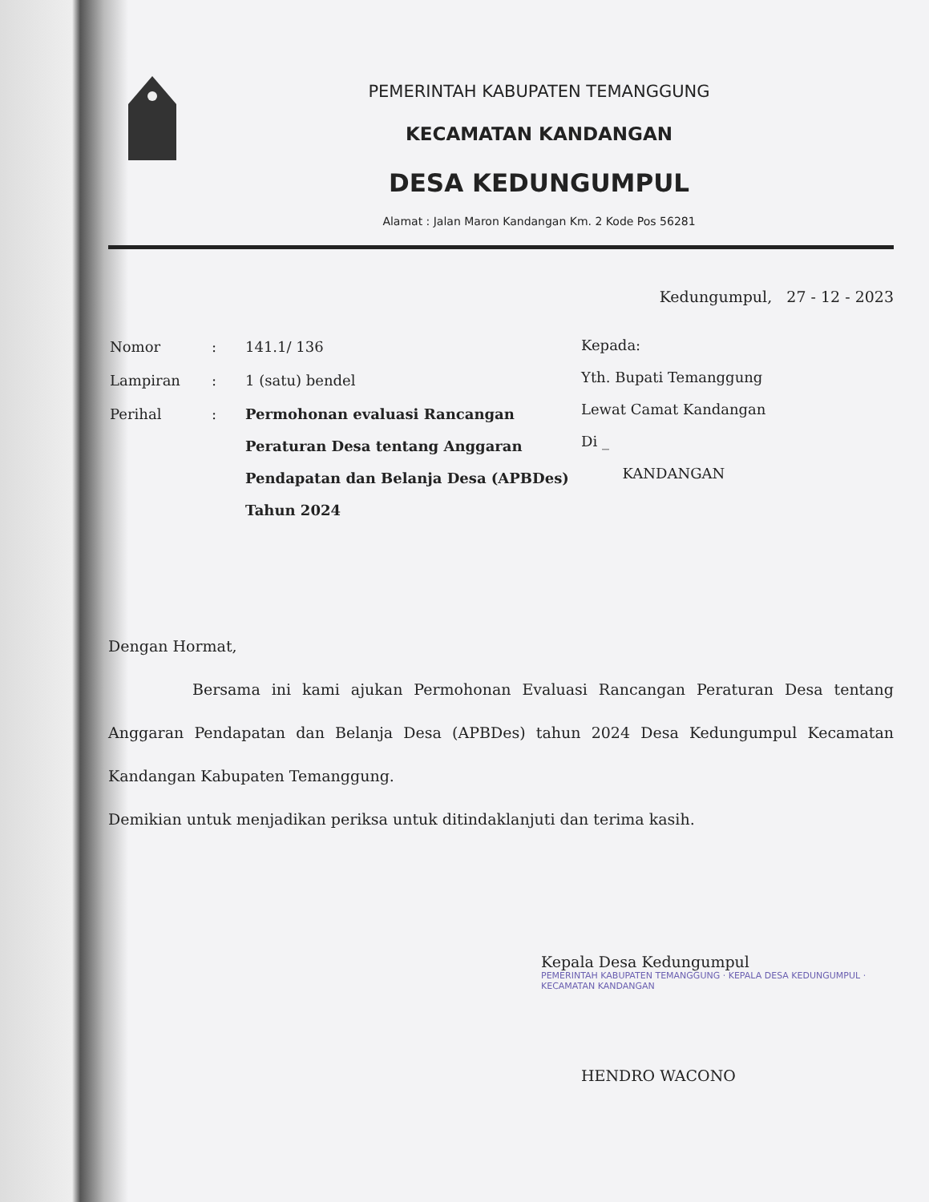PEMERINTAH KABUPATEN TEMANGGUNG
KECAMATAN KANDANGAN
DESA KEDUNGUMPUL
Alamat : Jalan Maron Kandangan Km. 2 Kode Pos 56281
Kedungumpul, 27 - 12 - 2023
| Nomor | : | 141.1/ 136 |
| Lampiran | : | 1 (satu) bendel |
| Perihal | : | Permohonan evaluasi Rancangan Peraturan Desa tentang Anggaran Pendapatan dan Belanja Desa (APBDes) Tahun 2024 |
Kepada:
Yth. Bupati Temanggung
Lewat Camat Kandangan
Di _
KANDANGAN
Dengan Hormat,
Bersama ini kami ajukan Permohonan Evaluasi Rancangan Peraturan Desa tentang Anggaran Pendapatan dan Belanja Desa (APBDes) tahun 2024 Desa Kedungumpul Kecamatan Kandangan Kabupaten Temanggung.
Demikian untuk menjadikan periksa untuk ditindaklanjuti dan terima kasih.
Kepala Desa Kedungumpul
PEMERINTAH KABUPATEN TEMANGGUNG · KEPALA DESA KEDUNGUMPUL · KECAMATAN KANDANGAN
HENDRO WACONO